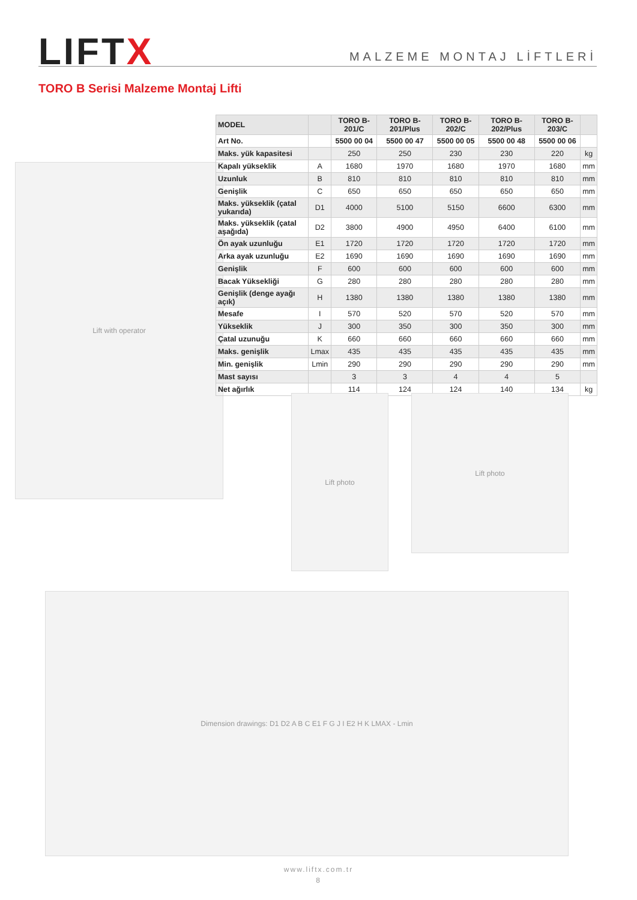LIFTX
MALZEME MONTAJ LİFTLERİ
TORO B Serisi Malzeme Montaj Lifti
Lift with operator
| MODEL | | TORO B-201/C | TORO B-201/Plus | TORO B-202/C | TORO B-202/Plus | TORO B-203/C | |
| --- | --- | --- | --- | --- | --- | --- | --- |
| Art No. | | 5500 00 04 | 5500 00 47 | 5500 00 05 | 5500 00 48 | 5500 00 06 | |
| Maks. yük kapasitesi | | 250 | 250 | 230 | 230 | 220 | kg |
| Kapalı yükseklik | A | 1680 | 1970 | 1680 | 1970 | 1680 | mm |
| Uzunluk | B | 810 | 810 | 810 | 810 | 810 | mm |
| Genişlik | C | 650 | 650 | 650 | 650 | 650 | mm |
| Maks. yükseklik (çatal yukarıda) | D1 | 4000 | 5100 | 5150 | 6600 | 6300 | mm |
| Maks. yükseklik (çatal aşağıda) | D2 | 3800 | 4900 | 4950 | 6400 | 6100 | mm |
| Ön ayak uzunluğu | E1 | 1720 | 1720 | 1720 | 1720 | 1720 | mm |
| Arka ayak uzunluğu | E2 | 1690 | 1690 | 1690 | 1690 | 1690 | mm |
| Genişlik | F | 600 | 600 | 600 | 600 | 600 | mm |
| Bacak Yüksekliği | G | 280 | 280 | 280 | 280 | 280 | mm |
| Genişlik (denge ayağı açık) | H | 1380 | 1380 | 1380 | 1380 | 1380 | mm |
| Mesafe | I | 570 | 520 | 570 | 520 | 570 | mm |
| Yükseklik | J | 300 | 350 | 300 | 350 | 300 | mm |
| Çatal uzunuğu | K | 660 | 660 | 660 | 660 | 660 | mm |
| Maks. genişlik | Lmax | 435 | 435 | 435 | 435 | 435 | mm |
| Min. genişlik | Lmin | 290 | 290 | 290 | 290 | 290 | mm |
| Mast sayısı | | 3 | 3 | 4 | 4 | 5 | |
| Net ağırlık | | 114 | 124 | 124 | 140 | 134 | kg |
Lift photo Lift photo
Dimension drawings: D1 D2 A B C E1 F G J I E2 H K LMAX - Lmin
www.liftx.com.tr
8